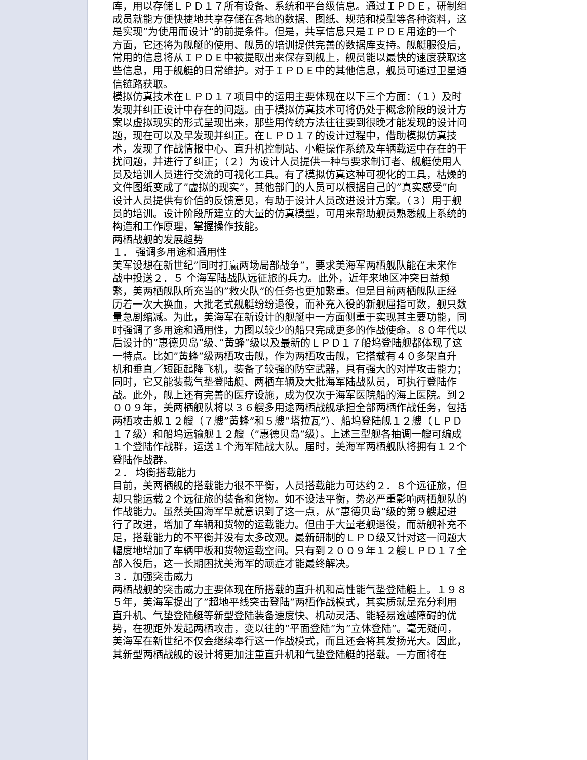库，用以存储ＬＰＤ１７所有设备、系统和平台级信息。通过ＩＰＤＥ，研制组成员就能方便快捷地共享存储在各地的数据、图纸、规范和模型等各种资料，这是实现”为使用而设计”的前提条件。但是，共享信息只是ＩＰＤＥ用途的一个方面，它还将为舰艇的使用、舰员的培训提供完善的数据库支持。舰艇服役后，常用的信息将从ＩＰＤＥ中被提取出来保存到舰上，舰员能以最快的速度获取这些信息，用于舰艇的日常维护。对于ＩＰＤＥ中的其他信息，舰员可通过卫星通信链路获取。
模拟仿真技术在ＬＰＤ１７项目中的运用主要体现在以下三个方面：（１）及时发现并纠正设计中存在的问题。由于模拟仿真技术可将仍处于概念阶段的设计方案以虚拟现实的形式呈现出来，那些用传统方法往往要到很晚才能发现的设计问题，现在可以及早发现并纠正。在ＬＰＤ１７的设计过程中，借助模拟仿真技术，发现了作战情报中心、直升机控制站、小艇操作系统及车辆载运中存在的干扰问题，并进行了纠正；（２）为设计人员提供一种与要求制订者、舰艇使用人员及培训人员进行交流的可视化工具。有了模拟仿真这种可视化的工具，枯燥的文件图纸变成了”虚拟的现实”，其他部门的人员可以根据自己的”真实感受”向设计人员提供有价值的反馈意见，有助于设计人员改进设计方案。（３）用于舰员的培训。设计阶段所建立的大量的仿真模型，可用来帮助舰员熟悉舰上系统的构造和工作原理，掌握操作技能。
两栖战舰的发展趋势
１． 强调多用途和通用性
美军设想在新世纪”同时打赢两场局部战争”，要求美海军两栖舰队能在未来作战中投送２．５ 个海军陆战队远征旅的兵力。此外，近年来地区冲突日益频繁，美两栖舰队所充当的”救火队”的任务也更加繁重。但是目前两栖舰队正经历着一次大换血，大批老式舰艇纷纷退役，而补充入役的新舰屈指可数，舰只数量急剧缩减。为此，美海军在新设计的舰艇中一方面侧重于实现其主要功能，同时强调了多用途和通用性，力图以较少的船只完成更多的作战使命。８０年代以后设计的”惠德贝岛”级、”黄蜂”级以及最新的ＬＰＤ１７船坞登陆舰都体现了这一特点。比如”黄蜂”级两栖攻击舰，作为两栖攻击舰，它搭载有４０多架直升机和垂直／短距起降飞机，装备了较强的防空武器，具有强大的对岸攻击能力；同时，它又能装载气垫登陆艇、两栖车辆及大批海军陆战队员，可执行登陆作战。此外，舰上还有完善的医疗设施，成为仅次于海军医院船的海上医院。到２００９年，美两栖舰队将以３６艘多用途两栖战舰承担全部两栖作战任务，包括两栖攻击舰１２艘（７艘”黄蜂”和５艘”塔拉瓦”）、船坞登陆舰１２艘（ＬＰＤ１７级）和船坞运输舰１２艘（”惠德贝岛”级）。上述三型舰各抽调一艘可编成１个登陆作战群，运送１个海军陆战大队。届时，美海军两栖舰队将拥有１２个登陆作战群。
２． 均衡搭载能力
目前，美两栖舰的搭载能力很不平衡，人员搭载能力可达约２．８个远征旅，但却只能运载２个远征旅的装备和货物。如不设法平衡，势必严重影响两栖舰队的作战能力。虽然美国海军早就意识到了这一点，从”惠德贝岛”级的第９艘起进行了改进，增加了车辆和货物的运载能力。但由于大量老舰退役，而新舰补充不足，搭载能力的不平衡并没有太多改观。最新研制的ＬＰＤ级又针对这一问题大幅度地增加了车辆甲板和货物运载空间。只有到２００９年１２艘ＬＰＤ１７全部入役后，这一长期困扰美海军的顽症才能最终解决。
３．加强突击威力
两栖战舰的突击威力主要体现在所搭载的直升机和高性能气垫登陆艇上。１９８５年，美海军提出了”超地平线突击登陆”两栖作战模式，其实质就是充分利用直升机、气垫登陆艇等新型登陆装备速度快、机动灵活、能轻易逾越障碍的优势，在视距外发起两栖攻击，变以往的”平面登陆”为”立体登陆”。毫无疑问，美海军在新世纪不仅会继续奉行这一作战模式，而且还会将其发扬光大。因此，其新型两栖战舰的设计将更加注重直升机和气垫登陆艇的搭载。一方面将在